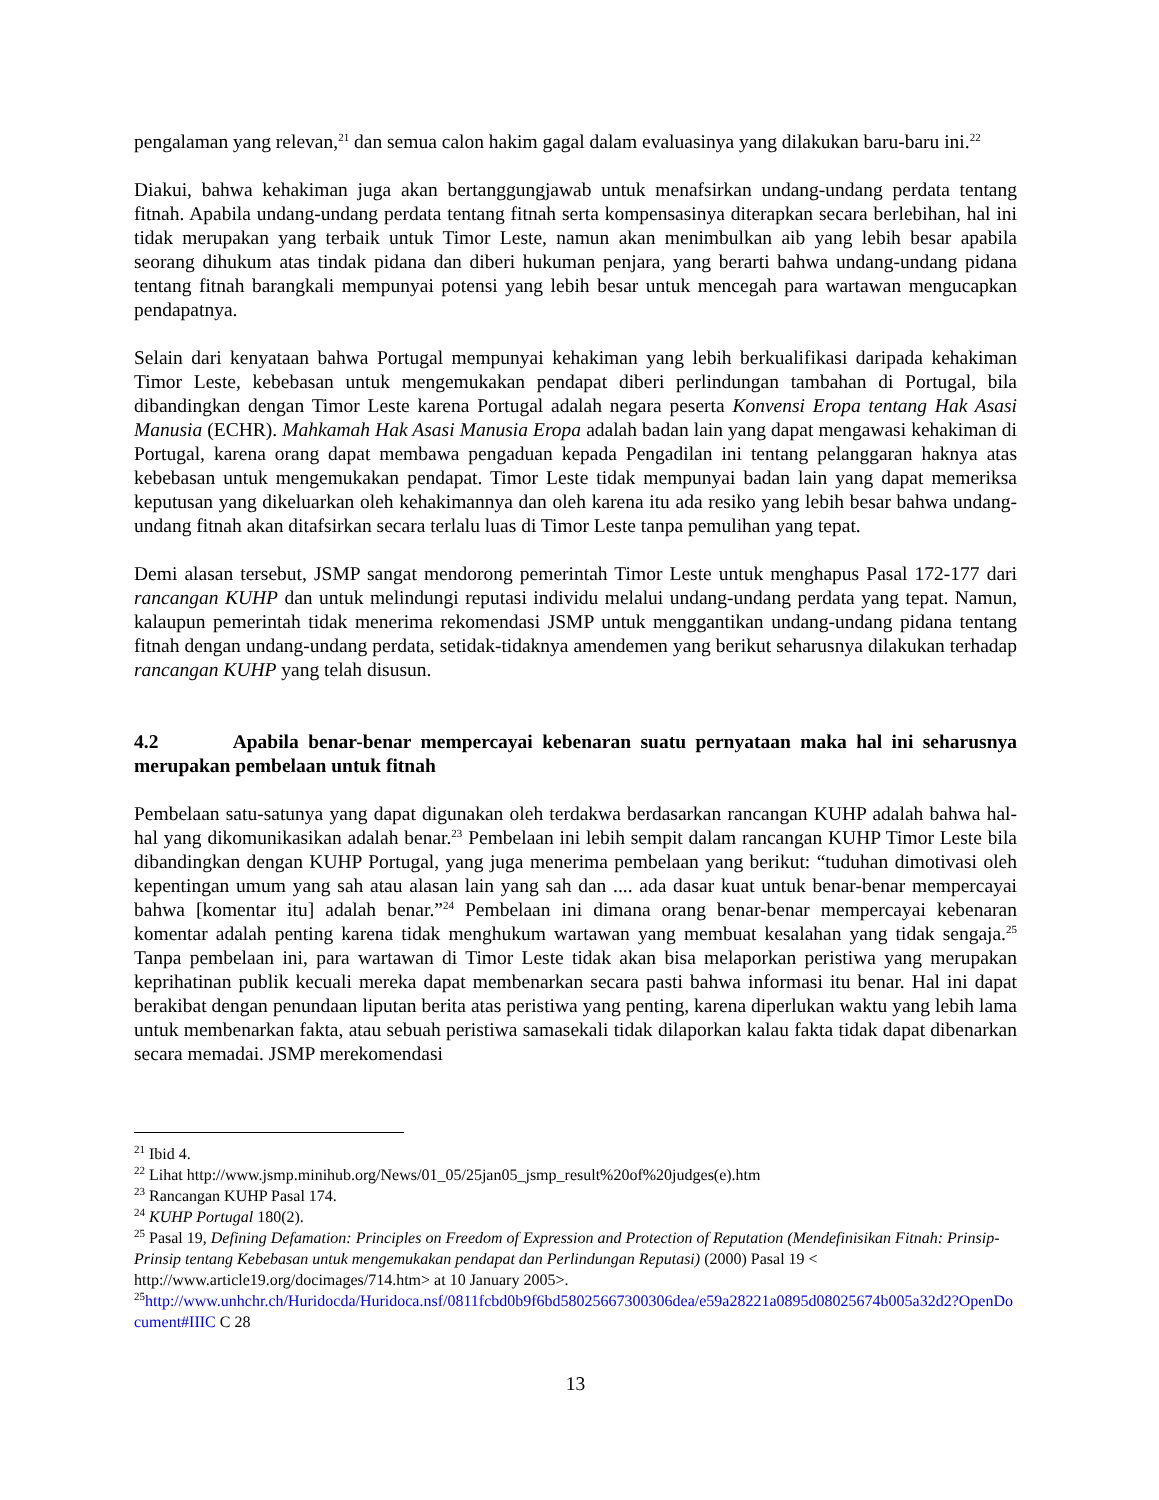pengalaman yang relevan,<sup>21</sup> dan semua calon hakim gagal dalam evaluasinya yang dilakukan baru-baru ini.<sup>22</sup>
Diakui, bahwa kehakiman juga akan bertanggungjawab untuk menafsirkan undang-undang perdata tentang fitnah. Apabila undang-undang perdata tentang fitnah serta kompensasinya diterapkan secara berlebihan, hal ini tidak merupakan yang terbaik untuk Timor Leste, namun akan menimbulkan aib yang lebih besar apabila seorang dihukum atas tindak pidana dan diberi hukuman penjara, yang berarti bahwa undang-undang pidana tentang fitnah barangkali mempunyai potensi yang lebih besar untuk mencegah para wartawan mengucapkan pendapatnya.
Selain dari kenyataan bahwa Portugal mempunyai kehakiman yang lebih berkualifikasi daripada kehakiman Timor Leste, kebebasan untuk mengemukakan pendapat diberi perlindungan tambahan di Portugal, bila dibandingkan dengan Timor Leste karena Portugal adalah negara peserta Konvensi Eropa tentang Hak Asasi Manusia (ECHR). Mahkamah Hak Asasi Manusia Eropa adalah badan lain yang dapat mengawasi kehakiman di Portugal, karena orang dapat membawa pengaduan kepada Pengadilan ini tentang pelanggaran haknya atas kebebasan untuk mengemukakan pendapat. Timor Leste tidak mempunyai badan lain yang dapat memeriksa keputusan yang dikeluarkan oleh kehakimannya dan oleh karena itu ada resiko yang lebih besar bahwa undang-undang fitnah akan ditafsirkan secara terlalu luas di Timor Leste tanpa pemulihan yang tepat.
Demi alasan tersebut, JSMP sangat mendorong pemerintah Timor Leste untuk menghapus Pasal 172-177 dari rancangan KUHP dan untuk melindungi reputasi individu melalui undang-undang perdata yang tepat. Namun, kalaupun pemerintah tidak menerima rekomendasi JSMP untuk menggantikan undang-undang pidana tentang fitnah dengan undang-undang perdata, setidak-tidaknya amendemen yang berikut seharusnya dilakukan terhadap rancangan KUHP yang telah disusun.
4.2 Apabila benar-benar mempercayai kebenaran suatu pernyataan maka hal ini seharusnya merupakan pembelaan untuk fitnah
Pembelaan satu-satunya yang dapat digunakan oleh terdakwa berdasarkan rancangan KUHP adalah bahwa hal-hal yang dikomunikasikan adalah benar.<sup>23</sup> Pembelaan ini lebih sempit dalam rancangan KUHP Timor Leste bila dibandingkan dengan KUHP Portugal, yang juga menerima pembelaan yang berikut: “tuduhan dimotivasi oleh kepentingan umum yang sah atau alasan lain yang sah dan .... ada dasar kuat untuk benar-benar mempercayai bahwa [komentar itu] adalah benar.”<sup>24</sup> Pembelaan ini dimana orang benar-benar mempercayai kebenaran komentar adalah penting karena tidak menghukum wartawan yang membuat kesalahan yang tidak sengaja.<sup>25</sup> Tanpa pembelaan ini, para wartawan di Timor Leste tidak akan bisa melaporkan peristiwa yang merupakan keprihatinan publik kecuali mereka dapat membenarkan secara pasti bahwa informasi itu benar. Hal ini dapat berakibat dengan penundaan liputan berita atas peristiwa yang penting, karena diperlukan waktu yang lebih lama untuk membenarkan fakta, atau sebuah peristiwa samasekali tidak dilaporkan kalau fakta tidak dapat dibenarkan secara memadai. JSMP merekomendasi
<sup>21</sup> Ibid 4.
<sup>22</sup> Lihat http://www.jsmp.minihub.org/News/01_05/25jan05_jsmp_result%20of%20judges(e).htm
<sup>23</sup> Rancangan KUHP Pasal 174.
<sup>24</sup> KUHP Portugal 180(2).
<sup>25</sup> Pasal 19, Defining Defamation: Principles on Freedom of Expression and Protection of Reputation (Mendefinisikan Fitnah: Prinsip-Prinsip tentang Kebebasan untuk mengemukakan pendapat dan Perlindungan Reputasi) (2000) Pasal 19 < http://www.article19.org/docimages/714.htm> at 10 January 2005>.
<sup>25</sup> http://www.unhchr.ch/Huridocda/Huridoca.nsf/0811fcbd0b9f6bd58025667300306dea/e59a28221a0895d08025674b005a32d2?OpenDocument#IIIC C 28
13